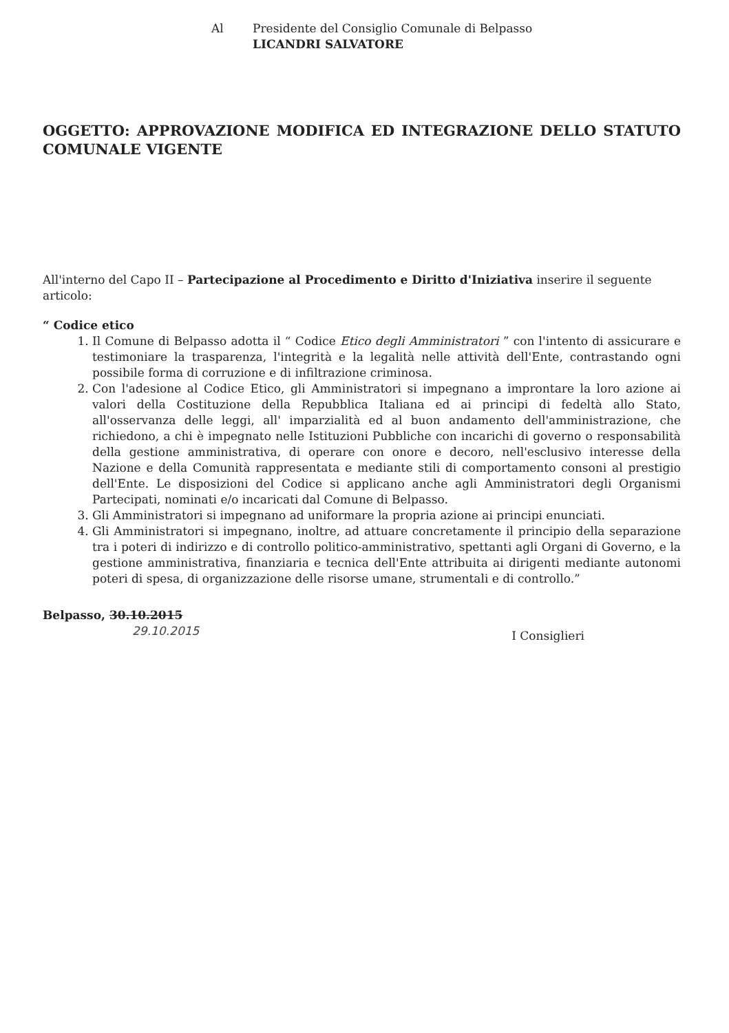Al Presidente del Consiglio Comunale di Belpasso
LICANDRI SALVATORE
OGGETTO: APPROVAZIONE MODIFICA ED INTEGRAZIONE DELLO STATUTO COMUNALE VIGENTE
All'interno del Capo II – Partecipazione al Procedimento e Diritto d'Iniziativa inserire il seguente articolo:
“ Codice etico
1. Il Comune di Belpasso adotta il “ Codice Etico degli Amministratori ” con l'intento di assicurare e testimoniare la trasparenza, l'integrità e la legalità nelle attività dell'Ente, contrastando ogni possibile forma di corruzione e di infiltrazione criminosa.
2. Con l'adesione al Codice Etico, gli Amministratori si impegnano a improntare la loro azione ai valori della Costituzione della Repubblica Italiana ed ai principi di fedeltà allo Stato, all'osservanza delle leggi, all' imparzialità ed al buon andamento dell'amministrazione, che richiedono, a chi è impegnato nelle Istituzioni Pubbliche con incarichi di governo o responsabilità della gestione amministrativa, di operare con onore e decoro, nell'esclusivo interesse della Nazione e della Comunità rappresentata e mediante stili di comportamento consoni al prestigio dell'Ente. Le disposizioni del Codice si applicano anche agli Amministratori degli Organismi Partecipati, nominati e/o incaricati dal Comune di Belpasso.
3. Gli Amministratori si impegnano ad uniformare la propria azione ai principi enunciati.
4. Gli Amministratori si impegnano, inoltre, ad attuare concretamente il principio della separazione tra i poteri di indirizzo e di controllo politico-amministrativo, spettanti agli Organi di Governo, e la gestione amministrativa, finanziaria e tecnica dell'Ente attribuita ai dirigenti mediante autonomi poteri di spesa, di organizzazione delle risorse umane, strumentali e di controllo.”
Belpasso, 30.10.2015
29.10.2015
I Consiglieri